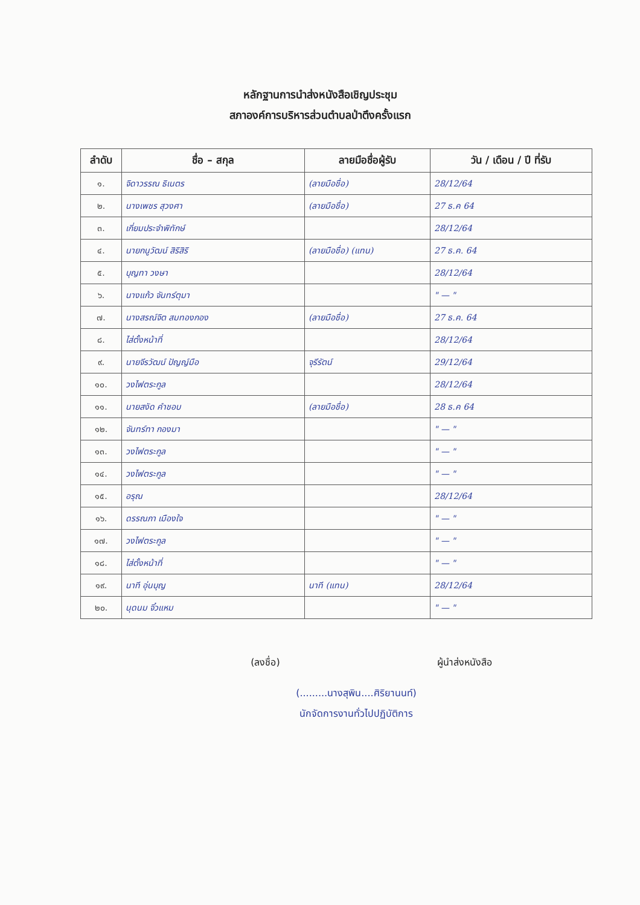หลักฐานการนำส่งหนังสือเชิญประชุม
สภาองค์การบริหารส่วนตำบลป่าตึงครั้งแรก
| ลำดับ | ชื่อ – สกุล | ลายมือชื่อผู้รับ | วัน / เดือน / ปี ที่รับ |
| --- | --- | --- | --- |
| ๑. | จิดาวรรณ ธิเนตร | (ลายมือชื่อ) | 28/12/64 |
| ๒. | นางเพชร สุวงศา | (ลายมือชื่อ) | 27 ธ.ค 64 |
| ๓. | เกี่ยมประจำพิทักษ์ | | 28/12/64 |
| ๔. | นายกนูวัฒน์ สิริสิริ | (ลายมือชื่อ) (แทน) | 27 ธ.ค. 64 |
| ๕. | บุญทา วงษา | | 28/12/64 |
| ๖. | นางแก้ว จันทร์ตุมา | | " — " |
| ๗. | นางสรณ์จิต สมทองกอง | (ลายมือชื่อ) | 27 ธ.ค. 64 |
| ๘. | ไส่ตั้งหน้าที่ | | 28/12/64 |
| ๙. | นายจีรวัฒน์ ปัญญ์มือ | จุรีรัตน์ | 29/12/64 |
| ๑๐. | วงไฟตระกูล | | 28/12/64 |
| ๑๑. | นายสงัด คำชอบ | (ลายมือชื่อ) | 28 ธ.ค 64 |
| ๑๒. | จันทร์ทา กองมา | | " — " |
| ๑๓. | วงไฟตระกูล | | " — " |
| ๑๔. | วงไฟตระกูล | | " — " |
| ๑๕. | อรุณ | | 28/12/64 |
| ๑๖. | ดรรณภา เมืองใจ | | " — " |
| ๑๗. | วงไฟตระกูล | | " — " |
| ๑๘. | ไส่ตั้งหน้าที่ | | " — " |
| ๑๙. | นาที อุ่นบุญ | นาที (แทน) | 28/12/64 |
| ๒๐. | นุดนม จิ๋วแหม | | " — " |
(ลงชื่อ) ผู้นำส่งหนังสือ
(.........นางสุพิน....ศิริยานนท์)
นักจัดการงานทั่วไปปฏิบัติการ